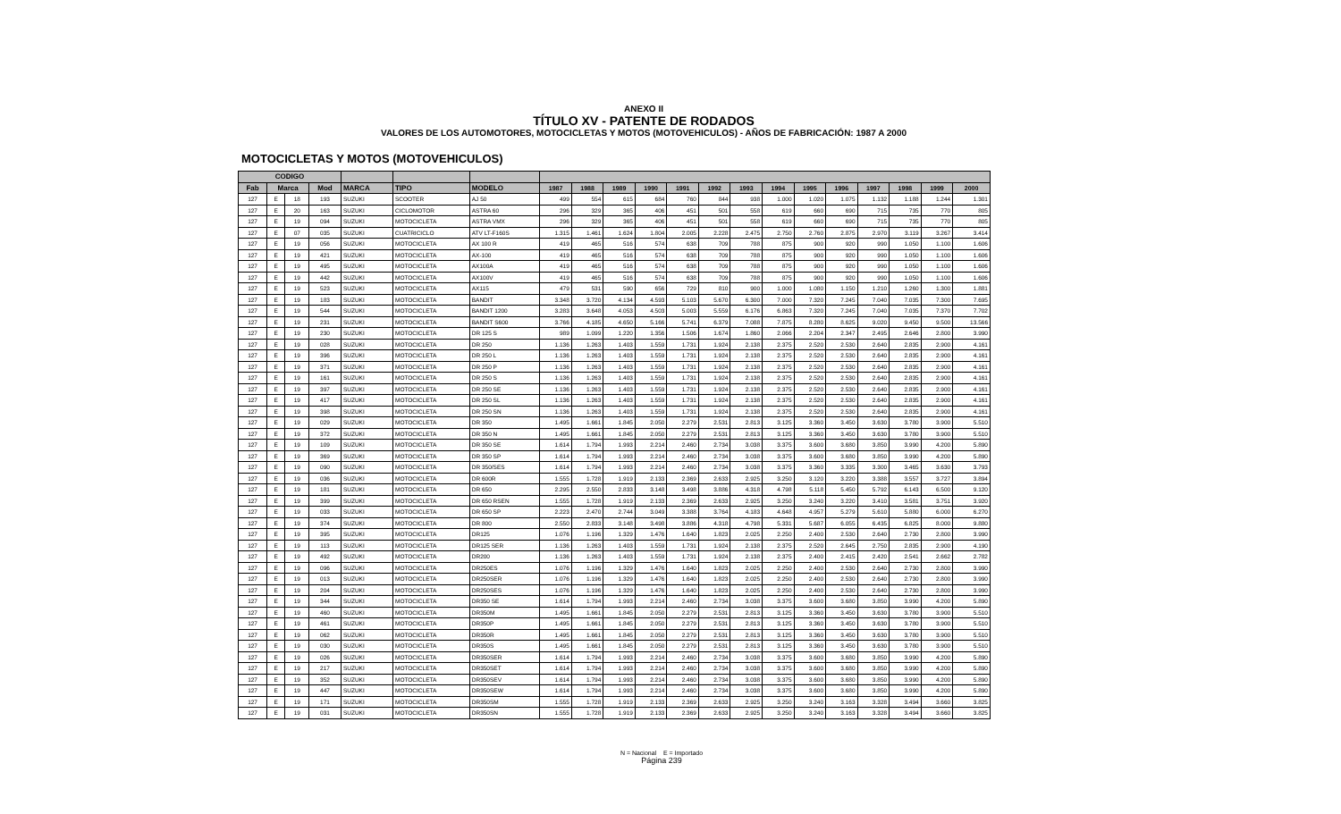ANEXO II
TÍTULO XV - PATENTE DE RODADOS
VALORES DE LOS AUTOMOTORES, MOTOCICLETAS Y MOTOS (MOTOVEHICULOS) - AÑOS DE FABRICACIÓN: 1987 A 2000
MOTOCICLETAS Y MOTOS (MOTOVEHICULOS)
| CODIGO | | | | | | | | | | | | | | | | | | | | |
| --- | --- | --- | --- | --- | --- | --- | --- | --- | --- | --- | --- | --- | --- | --- | --- | --- | --- | --- | --- | --- |
| Fab | Marca | | Mod | MARCA | TIPO | MODELO | 1987 | 1988 | 1989 | 1990 | 1991 | 1992 | 1993 | 1994 | 1995 | 1996 | 1997 | 1998 | 1999 | 2000 |
| 127 | E | 18 | 193 | SUZUKI | SCOOTER | AJ 50 | 499 | 554 | 615 | 684 | 760 | 844 | 938 | 1.000 | 1.020 | 1.075 | 1.132 | 1.188 | 1.244 | 1.301 |
| 127 | E | 20 | 163 | SUZUKI | CICLOMOTOR | ASTRA 60 | 296 | 329 | 365 | 406 | 451 | 501 | 558 | 619 | 660 | 690 | 715 | 735 | 770 | 805 |
| 127 | E | 19 | 094 | SUZUKI | MOTOCICLETA | ASTRA VMX | 296 | 329 | 365 | 406 | 451 | 501 | 558 | 619 | 660 | 690 | 715 | 735 | 770 | 805 |
| 127 | E | 07 | 035 | SUZUKI | CUATRICICLO | ATV LT-F160S | 1.315 | 1.461 | 1.624 | 1.804 | 2.005 | 2.228 | 2.475 | 2.750 | 2.760 | 2.875 | 2.970 | 3.119 | 3.267 | 3.414 |
| 127 | E | 19 | 056 | SUZUKI | MOTOCICLETA | AX 100 R | 419 | 465 | 516 | 574 | 638 | 709 | 788 | 875 | 900 | 920 | 990 | 1.050 | 1.100 | 1.606 |
| 127 | E | 19 | 421 | SUZUKI | MOTOCICLETA | AX-100 | 419 | 465 | 516 | 574 | 638 | 709 | 788 | 875 | 900 | 920 | 990 | 1.050 | 1.100 | 1.606 |
| 127 | E | 19 | 495 | SUZUKI | MOTOCICLETA | AX100A | 419 | 465 | 516 | 574 | 638 | 709 | 788 | 875 | 900 | 920 | 990 | 1.050 | 1.100 | 1.606 |
| 127 | E | 19 | 442 | SUZUKI | MOTOCICLETA | AX100V | 419 | 465 | 516 | 574 | 638 | 709 | 788 | 875 | 900 | 920 | 990 | 1.050 | 1.100 | 1.606 |
| 127 | E | 19 | 523 | SUZUKI | MOTOCICLETA | AX115 | 479 | 531 | 590 | 656 | 729 | 810 | 900 | 1.000 | 1.080 | 1.150 | 1.210 | 1.260 | 1.300 | 1.881 |
| 127 | E | 19 | 183 | SUZUKI | MOTOCICLETA | BANDIT | 3.348 | 3.720 | 4.134 | 4.593 | 5.103 | 5.670 | 6.300 | 7.000 | 7.320 | 7.245 | 7.040 | 7.035 | 7.300 | 7.695 |
| 127 | E | 19 | 544 | SUZUKI | MOTOCICLETA | BANDIT 1200 | 3.283 | 3.648 | 4.053 | 4.503 | 5.003 | 5.559 | 6.176 | 6.863 | 7.320 | 7.245 | 7.040 | 7.035 | 7.370 | 7.702 |
| 127 | E | 19 | 231 | SUZUKI | MOTOCICLETA | BANDIT S600 | 3.766 | 4.185 | 4.650 | 5.166 | 5.741 | 6.379 | 7.088 | 7.875 | 8.280 | 8.625 | 9.020 | 9.450 | 9.500 | 13.566 |
| 127 | E | 19 | 230 | SUZUKI | MOTOCICLETA | DR 125 S | 989 | 1.099 | 1.220 | 1.356 | 1.506 | 1.674 | 1.860 | 2.066 | 2.204 | 2.347 | 2.495 | 2.646 | 2.800 | 3.990 |
| 127 | E | 19 | 028 | SUZUKI | MOTOCICLETA | DR 250 | 1.136 | 1.263 | 1.403 | 1.559 | 1.731 | 1.924 | 2.138 | 2.375 | 2.520 | 2.530 | 2.640 | 2.835 | 2.900 | 4.161 |
| 127 | E | 19 | 396 | SUZUKI | MOTOCICLETA | DR 250 L | 1.136 | 1.263 | 1.403 | 1.559 | 1.731 | 1.924 | 2.138 | 2.375 | 2.520 | 2.530 | 2.640 | 2.835 | 2.900 | 4.161 |
| 127 | E | 19 | 371 | SUZUKI | MOTOCICLETA | DR 250 P | 1.136 | 1.263 | 1.403 | 1.559 | 1.731 | 1.924 | 2.138 | 2.375 | 2.520 | 2.530 | 2.640 | 2.835 | 2.900 | 4.161 |
| 127 | E | 19 | 161 | SUZUKI | MOTOCICLETA | DR 250 S | 1.136 | 1.263 | 1.403 | 1.559 | 1.731 | 1.924 | 2.138 | 2.375 | 2.520 | 2.530 | 2.640 | 2.835 | 2.900 | 4.161 |
| 127 | E | 19 | 397 | SUZUKI | MOTOCICLETA | DR 250 SE | 1.136 | 1.263 | 1.403 | 1.559 | 1.731 | 1.924 | 2.138 | 2.375 | 2.520 | 2.530 | 2.640 | 2.835 | 2.900 | 4.161 |
| 127 | E | 19 | 417 | SUZUKI | MOTOCICLETA | DR 250 SL | 1.136 | 1.263 | 1.403 | 1.559 | 1.731 | 1.924 | 2.138 | 2.375 | 2.520 | 2.530 | 2.640 | 2.835 | 2.900 | 4.161 |
| 127 | E | 19 | 398 | SUZUKI | MOTOCICLETA | DR 250 SN | 1.136 | 1.263 | 1.403 | 1.559 | 1.731 | 1.924 | 2.138 | 2.375 | 2.520 | 2.530 | 2.640 | 2.835 | 2.900 | 4.161 |
| 127 | E | 19 | 029 | SUZUKI | MOTOCICLETA | DR 350 | 1.495 | 1.661 | 1.845 | 2.050 | 2.279 | 2.531 | 2.813 | 3.125 | 3.360 | 3.450 | 3.630 | 3.780 | 3.900 | 5.510 |
| 127 | E | 19 | 372 | SUZUKI | MOTOCICLETA | DR 350 N | 1.495 | 1.661 | 1.845 | 2.050 | 2.279 | 2.531 | 2.813 | 3.125 | 3.360 | 3.450 | 3.630 | 3.780 | 3.900 | 5.510 |
| 127 | E | 19 | 109 | SUZUKI | MOTOCICLETA | DR 350 SE | 1.614 | 1.794 | 1.993 | 2.214 | 2.460 | 2.734 | 3.038 | 3.375 | 3.600 | 3.680 | 3.850 | 3.990 | 4.200 | 5.890 |
| 127 | E | 19 | 369 | SUZUKI | MOTOCICLETA | DR 350 SP | 1.614 | 1.794 | 1.993 | 2.214 | 2.460 | 2.734 | 3.038 | 3.375 | 3.600 | 3.680 | 3.850 | 3.990 | 4.200 | 5.890 |
| 127 | E | 19 | 090 | SUZUKI | MOTOCICLETA | DR 350/SES | 1.614 | 1.794 | 1.993 | 2.214 | 2.460 | 2.734 | 3.038 | 3.375 | 3.360 | 3.335 | 3.300 | 3.465 | 3.630 | 3.793 |
| 127 | E | 19 | 036 | SUZUKI | MOTOCICLETA | DR 600R | 1.555 | 1.728 | 1.919 | 2.133 | 2.369 | 2.633 | 2.925 | 3.250 | 3.120 | 3.220 | 3.388 | 3.557 | 3.727 | 3.894 |
| 127 | E | 19 | 181 | SUZUKI | MOTOCICLETA | DR 650 | 2.295 | 2.550 | 2.833 | 3.148 | 3.498 | 3.886 | 4.318 | 4.798 | 5.118 | 5.450 | 5.792 | 6.143 | 6.500 | 9.120 |
| 127 | E | 19 | 399 | SUZUKI | MOTOCICLETA | DR 650 RSEN | 1.555 | 1.728 | 1.919 | 2.133 | 2.369 | 2.633 | 2.925 | 3.250 | 3.240 | 3.220 | 3.410 | 3.581 | 3.751 | 3.920 |
| 127 | E | 19 | 033 | SUZUKI | MOTOCICLETA | DR 650 SP | 2.223 | 2.470 | 2.744 | 3.049 | 3.388 | 3.764 | 4.183 | 4.648 | 4.957 | 5.279 | 5.610 | 5.880 | 6.000 | 6.270 |
| 127 | E | 19 | 374 | SUZUKI | MOTOCICLETA | DR 800 | 2.550 | 2.833 | 3.148 | 3.498 | 3.886 | 4.318 | 4.798 | 5.331 | 5.687 | 6.055 | 6.435 | 6.825 | 8.000 | 9.880 |
| 127 | E | 19 | 395 | SUZUKI | MOTOCICLETA | DR125 | 1.076 | 1.196 | 1.329 | 1.476 | 1.640 | 1.823 | 2.025 | 2.250 | 2.400 | 2.530 | 2.640 | 2.730 | 2.800 | 3.990 |
| 127 | E | 19 | 113 | SUZUKI | MOTOCICLETA | DR125 SER | 1.136 | 1.263 | 1.403 | 1.559 | 1.731 | 1.924 | 2.138 | 2.375 | 2.520 | 2.645 | 2.750 | 2.835 | 2.900 | 4.190 |
| 127 | E | 19 | 492 | SUZUKI | MOTOCICLETA | DR200 | 1.136 | 1.263 | 1.403 | 1.559 | 1.731 | 1.924 | 2.138 | 2.375 | 2.400 | 2.415 | 2.420 | 2.541 | 2.662 | 2.782 |
| 127 | E | 19 | 096 | SUZUKI | MOTOCICLETA | DR250ES | 1.076 | 1.196 | 1.329 | 1.476 | 1.640 | 1.823 | 2.025 | 2.250 | 2.400 | 2.530 | 2.640 | 2.730 | 2.800 | 3.990 |
| 127 | E | 19 | 013 | SUZUKI | MOTOCICLETA | DR250SER | 1.076 | 1.196 | 1.329 | 1.476 | 1.640 | 1.823 | 2.025 | 2.250 | 2.400 | 2.530 | 2.640 | 2.730 | 2.800 | 3.990 |
| 127 | E | 19 | 204 | SUZUKI | MOTOCICLETA | DR250SES | 1.076 | 1.196 | 1.329 | 1.476 | 1.640 | 1.823 | 2.025 | 2.250 | 2.400 | 2.530 | 2.640 | 2.730 | 2.800 | 3.990 |
| 127 | E | 19 | 344 | SUZUKI | MOTOCICLETA | DR350 SE | 1.614 | 1.794 | 1.993 | 2.214 | 2.460 | 2.734 | 3.038 | 3.375 | 3.600 | 3.680 | 3.850 | 3.990 | 4.200 | 5.890 |
| 127 | E | 19 | 460 | SUZUKI | MOTOCICLETA | DR350M | 1.495 | 1.661 | 1.845 | 2.050 | 2.279 | 2.531 | 2.813 | 3.125 | 3.360 | 3.450 | 3.630 | 3.780 | 3.900 | 5.510 |
| 127 | E | 19 | 461 | SUZUKI | MOTOCICLETA | DR350P | 1.495 | 1.661 | 1.845 | 2.050 | 2.279 | 2.531 | 2.813 | 3.125 | 3.360 | 3.450 | 3.630 | 3.780 | 3.900 | 5.510 |
| 127 | E | 19 | 062 | SUZUKI | MOTOCICLETA | DR350R | 1.495 | 1.661 | 1.845 | 2.050 | 2.279 | 2.531 | 2.813 | 3.125 | 3.360 | 3.450 | 3.630 | 3.780 | 3.900 | 5.510 |
| 127 | E | 19 | 030 | SUZUKI | MOTOCICLETA | DR350S | 1.495 | 1.661 | 1.845 | 2.050 | 2.279 | 2.531 | 2.813 | 3.125 | 3.360 | 3.450 | 3.630 | 3.780 | 3.900 | 5.510 |
| 127 | E | 19 | 026 | SUZUKI | MOTOCICLETA | DR350SER | 1.614 | 1.794 | 1.993 | 2.214 | 2.460 | 2.734 | 3.038 | 3.375 | 3.600 | 3.680 | 3.850 | 3.990 | 4.200 | 5.890 |
| 127 | E | 19 | 217 | SUZUKI | MOTOCICLETA | DR350SET | 1.614 | 1.794 | 1.993 | 2.214 | 2.460 | 2.734 | 3.038 | 3.375 | 3.600 | 3.680 | 3.850 | 3.990 | 4.200 | 5.890 |
| 127 | E | 19 | 352 | SUZUKI | MOTOCICLETA | DR350SEV | 1.614 | 1.794 | 1.993 | 2.214 | 2.460 | 2.734 | 3.038 | 3.375 | 3.600 | 3.680 | 3.850 | 3.990 | 4.200 | 5.890 |
| 127 | E | 19 | 447 | SUZUKI | MOTOCICLETA | DR350SEW | 1.614 | 1.794 | 1.993 | 2.214 | 2.460 | 2.734 | 3.038 | 3.375 | 3.600 | 3.680 | 3.850 | 3.990 | 4.200 | 5.890 |
| 127 | E | 19 | 171 | SUZUKI | MOTOCICLETA | DR350SM | 1.555 | 1.728 | 1.919 | 2.133 | 2.369 | 2.633 | 2.925 | 3.250 | 3.240 | 3.163 | 3.328 | 3.494 | 3.660 | 3.825 |
| 127 | E | 19 | 031 | SUZUKI | MOTOCICLETA | DR350SN | 1.555 | 1.728 | 1.919 | 2.133 | 2.369 | 2.633 | 2.925 | 3.250 | 3.240 | 3.163 | 3.328 | 3.494 | 3.660 | 3.825 |
N = Nacional E = Importado
Página 239